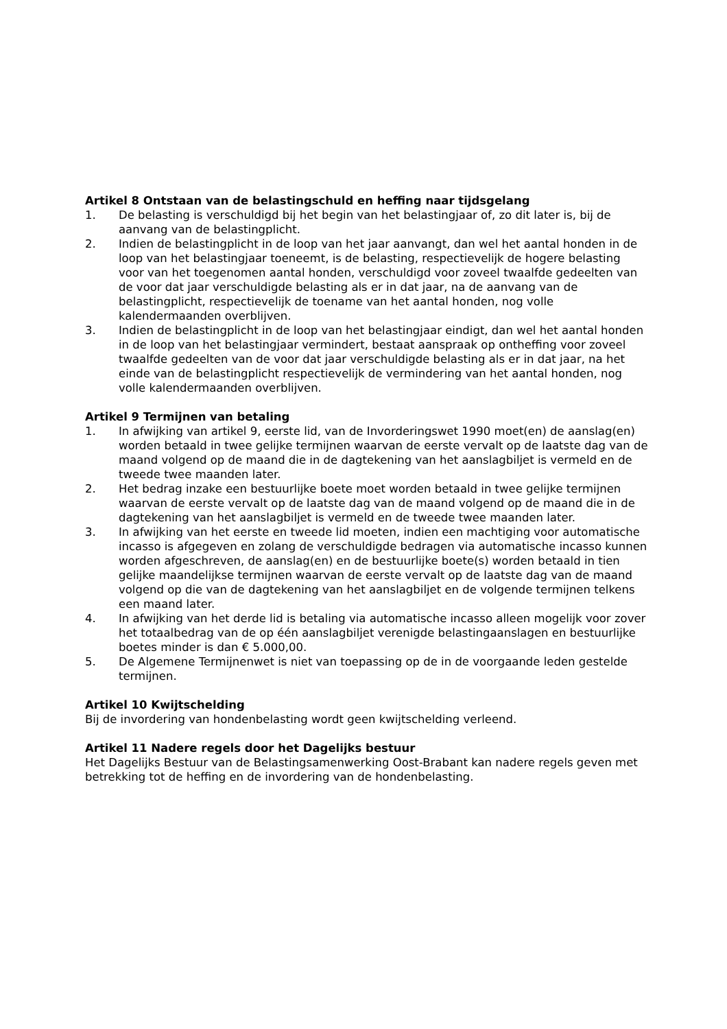Artikel 8 Ontstaan van de belastingschuld en heffing naar tijdsgelang
1. De belasting is verschuldigd bij het begin van het belastingjaar of, zo dit later is, bij de aanvang van de belastingplicht.
2. Indien de belastingplicht in de loop van het jaar aanvangt, dan wel het aantal honden in de loop van het belastingjaar toeneemt, is de belasting, respectievelijk de hogere belasting voor van het toegenomen aantal honden, verschuldigd voor zoveel twaalfde gedeelten van de voor dat jaar verschuldigde belasting als er in dat jaar, na de aanvang van de belastingplicht, respectievelijk de toename van het aantal honden, nog volle kalendermaanden overblijven.
3. Indien de belastingplicht in de loop van het belastingjaar eindigt, dan wel het aantal honden in de loop van het belastingjaar vermindert, bestaat aanspraak op ontheffing voor zoveel twaalfde gedeelten van de voor dat jaar verschuldigde belasting als er in dat jaar, na het einde van de belastingplicht respectievelijk de vermindering van het aantal honden, nog volle kalendermaanden overblijven.
Artikel 9 Termijnen van betaling
1. In afwijking van artikel 9, eerste lid, van de Invorderingswet 1990 moet(en) de aanslag(en) worden betaald in twee gelijke termijnen waarvan de eerste vervalt op de laatste dag van de maand volgend op de maand die in de dagtekening van het aanslagbiljet is vermeld en de tweede twee maanden later.
2. Het bedrag inzake een bestuurlijke boete moet worden betaald in twee gelijke termijnen waarvan de eerste vervalt op de laatste dag van de maand volgend op de maand die in de dagtekening van het aanslagbiljet is vermeld en de tweede twee maanden later.
3. In afwijking van het eerste en tweede lid moeten, indien een machtiging voor automatische incasso is afgegeven en zolang de verschuldigde bedragen via automatische incasso kunnen worden afgeschreven, de aanslag(en) en de bestuurlijke boete(s) worden betaald in tien gelijke maandelijkse termijnen waarvan de eerste vervalt op de laatste dag van de maand volgend op die van de dagtekening van het aanslagbiljet en de volgende termijnen telkens een maand later.
4. In afwijking van het derde lid is betaling via automatische incasso alleen mogelijk voor zover het totaalbedrag van de op één aanslagbiljet verenigde belastingaanslagen en bestuurlijke boetes minder is dan € 5.000,00.
5. De Algemene Termijnenwet is niet van toepassing op de in de voorgaande leden gestelde termijnen.
Artikel 10 Kwijtschelding
Bij de invordering van hondenbelasting wordt geen kwijtschelding verleend.
Artikel 11 Nadere regels door het Dagelijks bestuur
Het Dagelijks Bestuur van de Belastingsamenwerking Oost-Brabant kan nadere regels geven met betrekking tot de heffing en de invordering van de hondenbelasting.